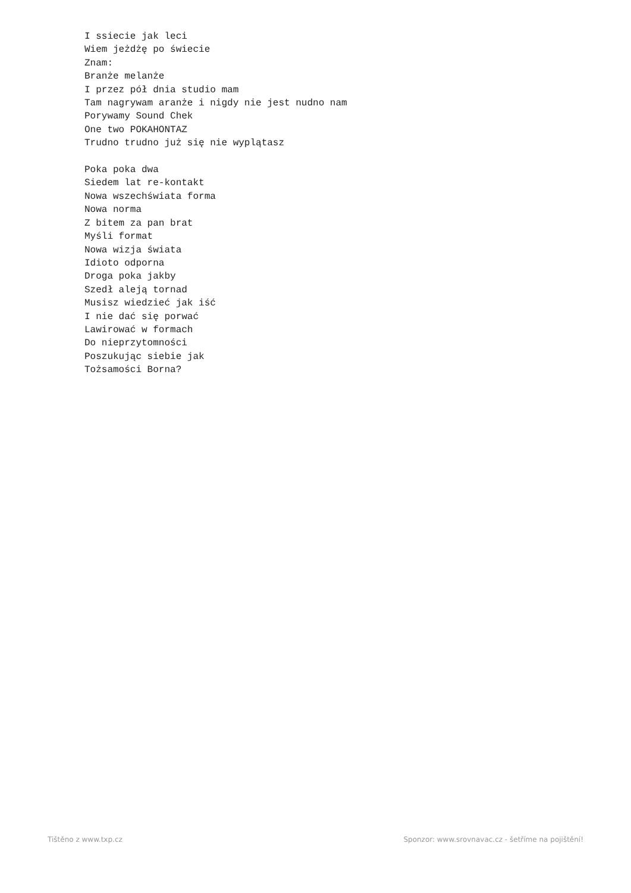I ssiecie jak leci
Wiem jeżdżę po świecie
Znam:
Branże melanże
I przez pół dnia studio mam
Tam nagrywam aranże i nigdy nie jest nudno nam
Porywamy Sound Chek
One two POKAHONTAZ
Trudno trudno już się nie wyplątasz

Poka poka dwa
Siedem lat re-kontakt
Nowa wszechświata forma
Nowa norma
Z bitem za pan brat
Myśli format
Nowa wizja świata
Idioto odporna
Droga poka jakby
Szedł aleją tornad
Musisz wiedzieć jak iść
I nie dać się porwać
Lawirować w formach
Do nieprzytomności
Poszukując siebie jak
Tożsamości Borna?
Tištěno z www.txp.cz Sponzor: www.srovnavac.cz - šetříme na pojištění!